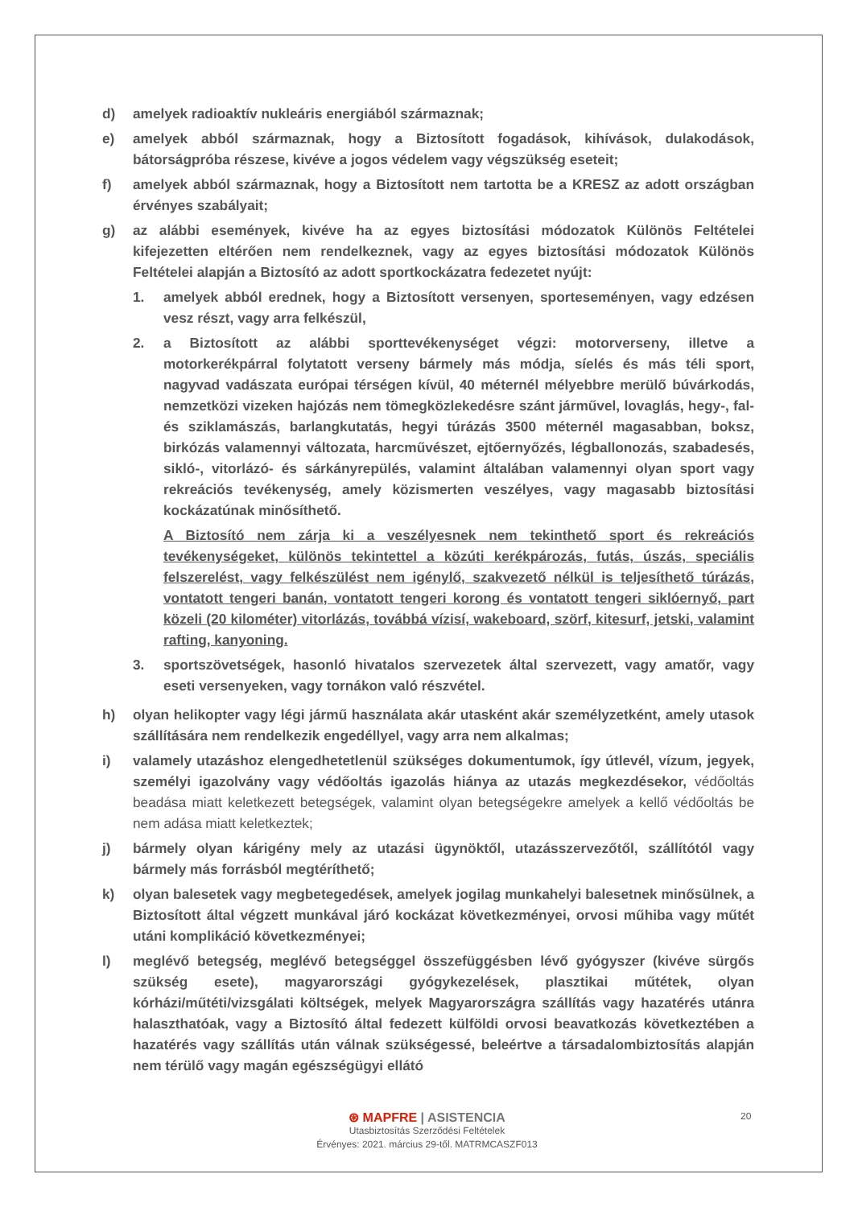d) amelyek radioaktív nukleáris energiából származnak;
e) amelyek abból származnak, hogy a Biztosított fogadások, kihívások, dulakodások, bátorságpróba részese, kivéve a jogos védelem vagy végszükség eseteit;
f) amelyek abból származnak, hogy a Biztosított nem tartotta be a KRESZ az adott országban érvényes szabályait;
g) az alábbi események, kivéve ha az egyes biztosítási módozatok Különös Feltételei kifejezetten eltérően nem rendelkeznek, vagy az egyes biztosítási módozatok Különös Feltételei alapján a Biztosító az adott sportkockázatra fedezetet nyújt:
1. amelyek abból erednek, hogy a Biztosított versenyen, sporteseményen, vagy edzésen vesz részt, vagy arra felkészül,
2. a Biztosított az alábbi sporttevékenységet végzi: motorverseny, illetve a motorkerékpárral folytatott verseny bármely más módja, síelés és más téli sport, nagyvad vadászata európai térségen kívül, 40 méternél mélyebbre merülő búvárkodás, nemzetközi vizeken hajózás nem tömegközlekedésre szánt járművel, lovaglás, hegy-, fal- és sziklamászás, barlangkutatás, hegyi túrázás 3500 méternél magasabban, boksz, birkózás valamennyi változata, harcművészet, ejtőernyőzés, légballonozás, szabadesés, sikló-, vitorlázó- és sárkányrepülés, valamint általában valamennyi olyan sport vagy rekreációs tevékenység, amely közismerten veszélyes, vagy magasabb biztosítási kockázatúnak minősíthető.
A Biztosító nem zárja ki a veszélyesnek nem tekinthető sport és rekreációs tevékenységeket, különös tekintettel a közúti kerékpározás, futás, úszás, speciális felszerelést, vagy felkészülést nem igénylő, szakvezető nélkül is teljesíthető túrázás, vontatott tengeri banán, vontatott tengeri korong és vontatott tengeri siklóernyő, part közeli (20 kilométer) vitorlázás, továbbá vízisí, wakeboard, szörf, kitesurf, jetski, valamint rafting, kanyoning.
3. sportszövetségek, hasonló hivatalos szervezetek által szervezett, vagy amatőr, vagy eseti versenyeken, vagy tornákon való részvétel.
h) olyan helikopter vagy légi jármű használata akár utasként akár személyzetként, amely utasok szállítására nem rendelkezik engedéllyel, vagy arra nem alkalmas;
i) valamely utazáshoz elengedhetetlenül szükséges dokumentumok, így útlevél, vízum, jegyek, személyi igazolvány vagy védőoltás igazolás hiánya az utazás megkezdésekor, védőoltás beadása miatt keletkezett betegségek, valamint olyan betegségekre amelyek a kellő védőoltás be nem adása miatt keletkeztek;
j) bármely olyan kárigény mely az utazási ügynöktől, utazásszervezőtől, szállítótól vagy bármely más forrásból megtéríthető;
k) olyan balesetek vagy megbetegedések, amelyek jogilag munkahelyi balesetnek minősülnek, a Biztosított által végzett munkával járó kockázat következményei, orvosi műhiba vagy műtét utáni komplikáció következményei;
l) meglévő betegség, meglévő betegséggel összefüggésben lévő gyógyszer (kivéve sürgős szükség esete), magyarországi gyógykezelések, plasztikai műtétek, olyan kórházi/műtéti/vizsgálati költségek, melyek Magyarországra szállítás vagy hazatérés utánra halaszthatóak, vagy a Biztosító által fedezett külföldi orvosi beavatkozás következtében a hazatérés vagy szállítás után válnak szükségessé, beleértve a társadalombiztosítás alapján nem térülő vagy magán egészségügyi ellátó
20
⊛ MAPFRE | ASISTENCIA
Utasbiztosítás Szerződési Feltételek
Érvényes: 2021. március 29-től. MATRMCASZF013